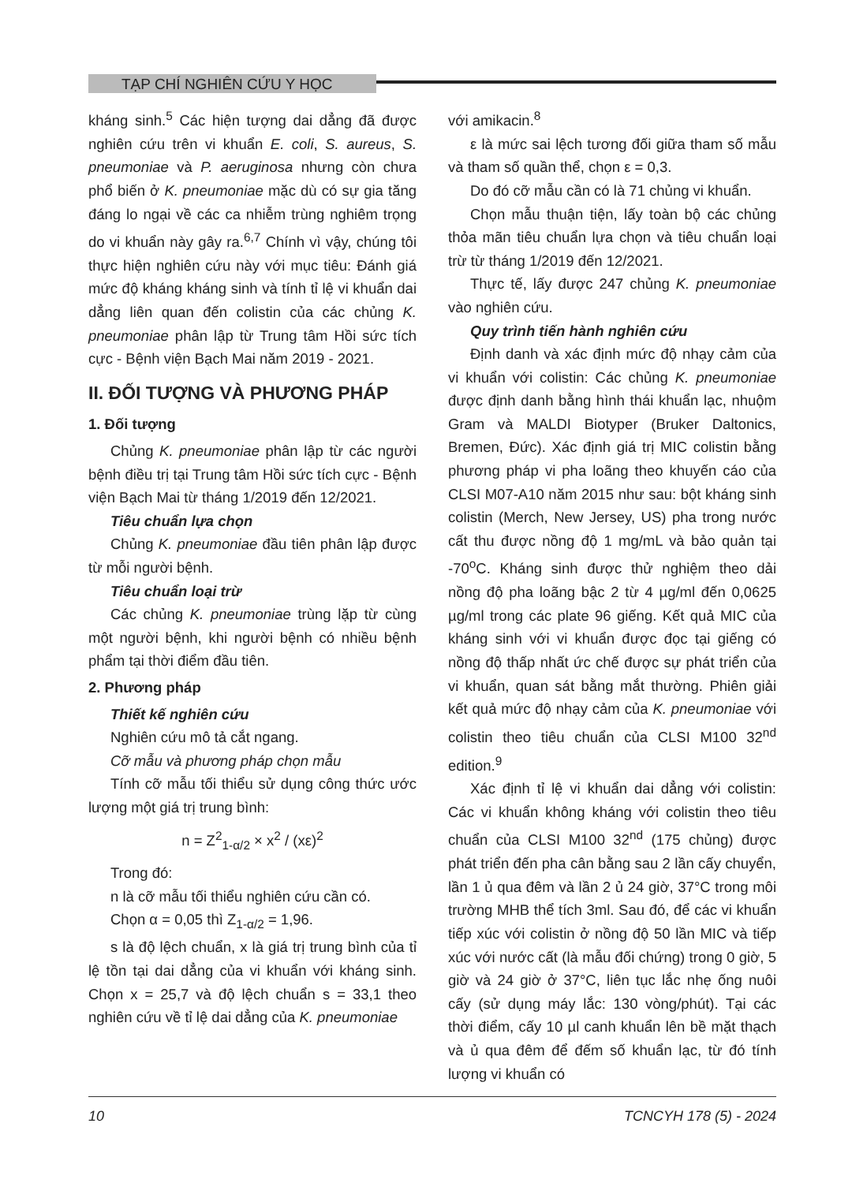TẠP CHÍ NGHIÊN CỨU Y HỌC
kháng sinh.<sup>5</sup> Các hiện tượng dai dẳng đã được nghiên cứu trên vi khuẩn E. coli, S. aureus, S. pneumoniae và P. aeruginosa nhưng còn chưa phổ biến ở K. pneumoniae mặc dù có sự gia tăng đáng lo ngại về các ca nhiễm trùng nghiêm trọng do vi khuẩn này gây ra.<sup>6,7</sup> Chính vì vậy, chúng tôi thực hiện nghiên cứu này với mục tiêu: Đánh giá mức độ kháng kháng sinh và tính tỉ lệ vi khuẩn dai dẳng liên quan đến colistin của các chủng K. pneumoniae phân lập từ Trung tâm Hồi sức tích cực - Bệnh viện Bạch Mai năm 2019 - 2021.
II. ĐỐI TƯỢNG VÀ PHƯƠNG PHÁP
1. Đối tượng
Chủng K. pneumoniae phân lập từ các người bệnh điều trị tại Trung tâm Hồi sức tích cực - Bệnh viện Bạch Mai từ tháng 1/2019 đến 12/2021.
Tiêu chuẩn lựa chọn
Chủng K. pneumoniae đầu tiên phân lập được từ mỗi người bệnh.
Tiêu chuẩn loại trừ
Các chủng K. pneumoniae trùng lặp từ cùng một người bệnh, khi người bệnh có nhiều bệnh phẩm tại thời điểm đầu tiên.
2. Phương pháp
Thiết kế nghiên cứu
Nghiên cứu mô tả cắt ngang.
Cỡ mẫu và phương pháp chọn mẫu
Tính cỡ mẫu tối thiểu sử dụng công thức ước lượng một giá trị trung bình:
n = Z<sup>2</sup><sub>1-α/2</sub> × x<sup>2</sup> / (xε)<sup>2</sup>
Trong đó:
n là cỡ mẫu tối thiểu nghiên cứu cần có.
Chọn α = 0,05 thì Z<sub>1-α/2</sub> = 1,96.
s là độ lệch chuẩn, x là giá trị trung bình của tỉ lệ tồn tại dai dẳng của vi khuẩn với kháng sinh. Chọn x = 25,7 và độ lệch chuẩn s = 33,1 theo nghiên cứu về tỉ lệ dai dẳng của K. pneumoniae
với amikacin.<sup>8</sup>
ε là mức sai lệch tương đối giữa tham số mẫu và tham số quần thể, chọn ε = 0,3.
Do đó cỡ mẫu cần có là 71 chủng vi khuẩn.
Chọn mẫu thuận tiện, lấy toàn bộ các chủng thỏa mãn tiêu chuẩn lựa chọn và tiêu chuẩn loại trừ từ tháng 1/2019 đến 12/2021.
Thực tế, lấy được 247 chủng K. pneumoniae vào nghiên cứu.
Quy trình tiến hành nghiên cứu
Định danh và xác định mức độ nhạy cảm của vi khuẩn với colistin: Các chủng K. pneumoniae được định danh bằng hình thái khuẩn lạc, nhuộm Gram và MALDI Biotyper (Bruker Daltonics, Bremen, Đức). Xác định giá trị MIC colistin bằng phương pháp vi pha loãng theo khuyến cáo của CLSI M07-A10 năm 2015 như sau: bột kháng sinh colistin (Merch, New Jersey, US) pha trong nước cất thu được nồng độ 1 mg/mL và bảo quản tại -70<sup>o</sup>C. Kháng sinh được thử nghiệm theo dải nồng độ pha loãng bậc 2 từ 4 µg/ml đến 0,0625 µg/ml trong các plate 96 giếng. Kết quả MIC của kháng sinh với vi khuẩn được đọc tại giếng có nồng độ thấp nhất ức chế được sự phát triển của vi khuẩn, quan sát bằng mắt thường. Phiên giải kết quả mức độ nhạy cảm của K. pneumoniae với colistin theo tiêu chuẩn của CLSI M100 32<sup>nd</sup> edition.<sup>9</sup>
Xác định tỉ lệ vi khuẩn dai dẳng với colistin: Các vi khuẩn không kháng với colistin theo tiêu chuẩn của CLSI M100 32<sup>nd</sup> (175 chủng) được phát triển đến pha cân bằng sau 2 lần cấy chuyển, lần 1 ủ qua đêm và lần 2 ủ 24 giờ, 37°C trong môi trường MHB thể tích 3ml. Sau đó, để các vi khuẩn tiếp xúc với colistin ở nồng độ 50 lần MIC và tiếp xúc với nước cất (là mẫu đối chứng) trong 0 giờ, 5 giờ và 24 giờ ở 37°C, liên tục lắc nhẹ ống nuôi cấy (sử dụng máy lắc: 130 vòng/phút). Tại các thời điểm, cấy 10 µl canh khuẩn lên bề mặt thạch và ủ qua đêm để đếm số khuẩn lạc, từ đó tính lượng vi khuẩn có
10 TCNCYH 178 (5) - 2024